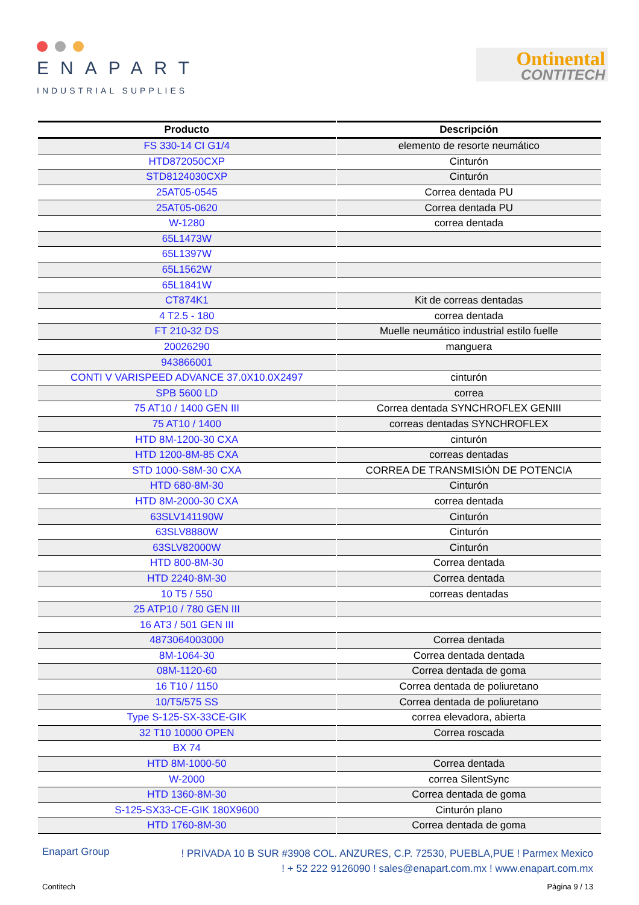ENAPART
INDUSTRIAL SUPPLIES
Ontinental
CONTITECH
| Producto | Descripción |
| --- | --- |
| FS 330-14 CI G1/4 | elemento de resorte neumático |
| HTD872050CXP | Cinturón |
| STD8124030CXP | Cinturón |
| 25AT05-0545 | Correa dentada PU |
| 25AT05-0620 | Correa dentada PU |
| W-1280 | correa dentada |
| 65L1473W | |
| 65L1397W | |
| 65L1562W | |
| 65L1841W | |
| CT874K1 | Kit de correas dentadas |
| 4 T2.5 - 180 | correa dentada |
| FT 210-32 DS | Muelle neumático industrial estilo fuelle |
| 20026290 | manguera |
| 943866001 | |
| CONTI V VARISPEED ADVANCE 37.0X10.0X2497 | cinturón |
| SPB 5600 LD | correa |
| 75 AT10 / 1400 GEN III | Correa dentada SYNCHROFLEX GENIII |
| 75 AT10 / 1400 | correas dentadas SYNCHROFLEX |
| HTD 8M-1200-30 CXA | cinturón |
| HTD 1200-8M-85 CXA | correas dentadas |
| STD 1000-S8M-30 CXA | CORREA DE TRANSMISIÓN DE POTENCIA |
| HTD 680-8M-30 | Cinturón |
| HTD 8M-2000-30 CXA | correa dentada |
| 63SLV141190W | Cinturón |
| 63SLV8880W | Cinturón |
| 63SLV82000W | Cinturón |
| HTD 800-8M-30 | Correa dentada |
| HTD 2240-8M-30 | Correa dentada |
| 10 T5 / 550 | correas dentadas |
| 25 ATP10 / 780 GEN III | |
| 16 AT3 / 501 GEN III | |
| 4873064003000 | Correa dentada |
| 8M-1064-30 | Correa dentada dentada |
| 08M-1120-60 | Correa dentada de goma |
| 16 T10 / 1150 | Correa dentada de poliuretano |
| 10/T5/575 SS | Correa dentada de poliuretano |
| Type S-125-SX-33CE-GIK | correa elevadora, abierta |
| 32 T10 10000 OPEN | Correa roscada |
| BX 74 | |
| HTD 8M-1000-50 | Correa dentada |
| W-2000 | correa SilentSync |
| HTD 1360-8M-30 | Correa dentada de goma |
| S-125-SX33-CE-GIK 180X9600 | Cinturón plano |
| HTD 1760-8M-30 | Correa dentada de goma |
Enapart Group
! PRIVADA 10 B SUR #3908 COL. ANZURES, C.P. 72530, PUEBLA,PUE ! Parmex Mexico
! + 52 222 9126090 ! sales@enapart.com.mx ! www.enapart.com.mx
Contitech Página 9 / 13